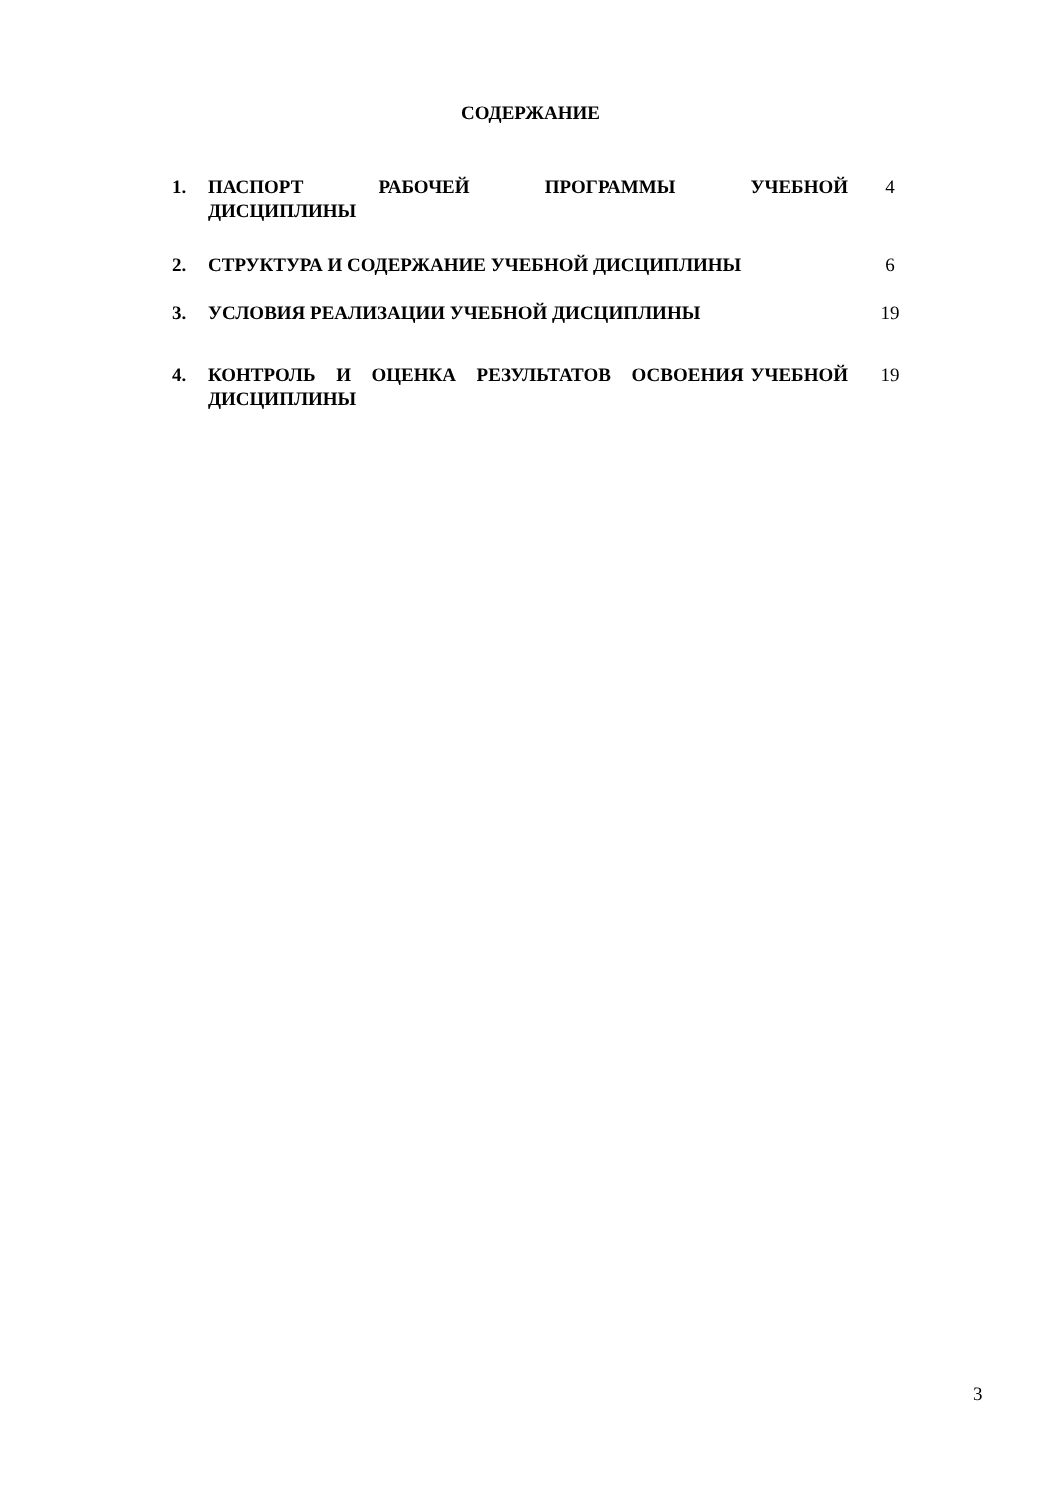СОДЕРЖАНИЕ
| 1. | ПАСПОРТ РАБОЧЕЙ ПРОГРАММЫ УЧЕБНОЙ ДИСЦИПЛИНЫ | 4 |
| 2. | СТРУКТУРА И СОДЕРЖАНИЕ УЧЕБНОЙ ДИСЦИПЛИНЫ | 6 |
| 3. | УСЛОВИЯ РЕАЛИЗАЦИИ УЧЕБНОЙ ДИСЦИПЛИНЫ | 19 |
| 4. | КОНТРОЛЬ И ОЦЕНКА РЕЗУЛЬТАТОВ ОСВОЕНИЯ УЧЕБНОЙ ДИСЦИПЛИНЫ | 19 |
3